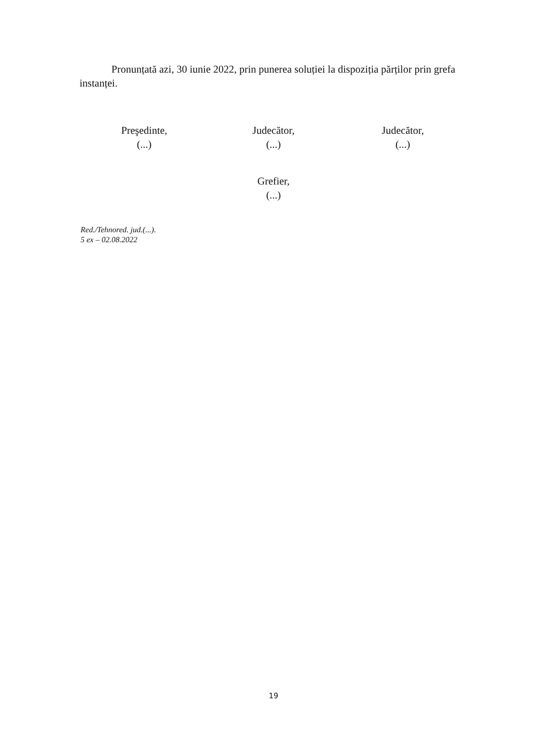Pronunțată azi, 30 iunie 2022, prin punerea soluției la dispoziția părților prin grefa instanței.
Preşedinte,
(...)
Judecător,
(...)
Judecător,
(...)
Grefier,
(...)
Red./Tehnored. jud.(...).
5 ex – 02.08.2022
19